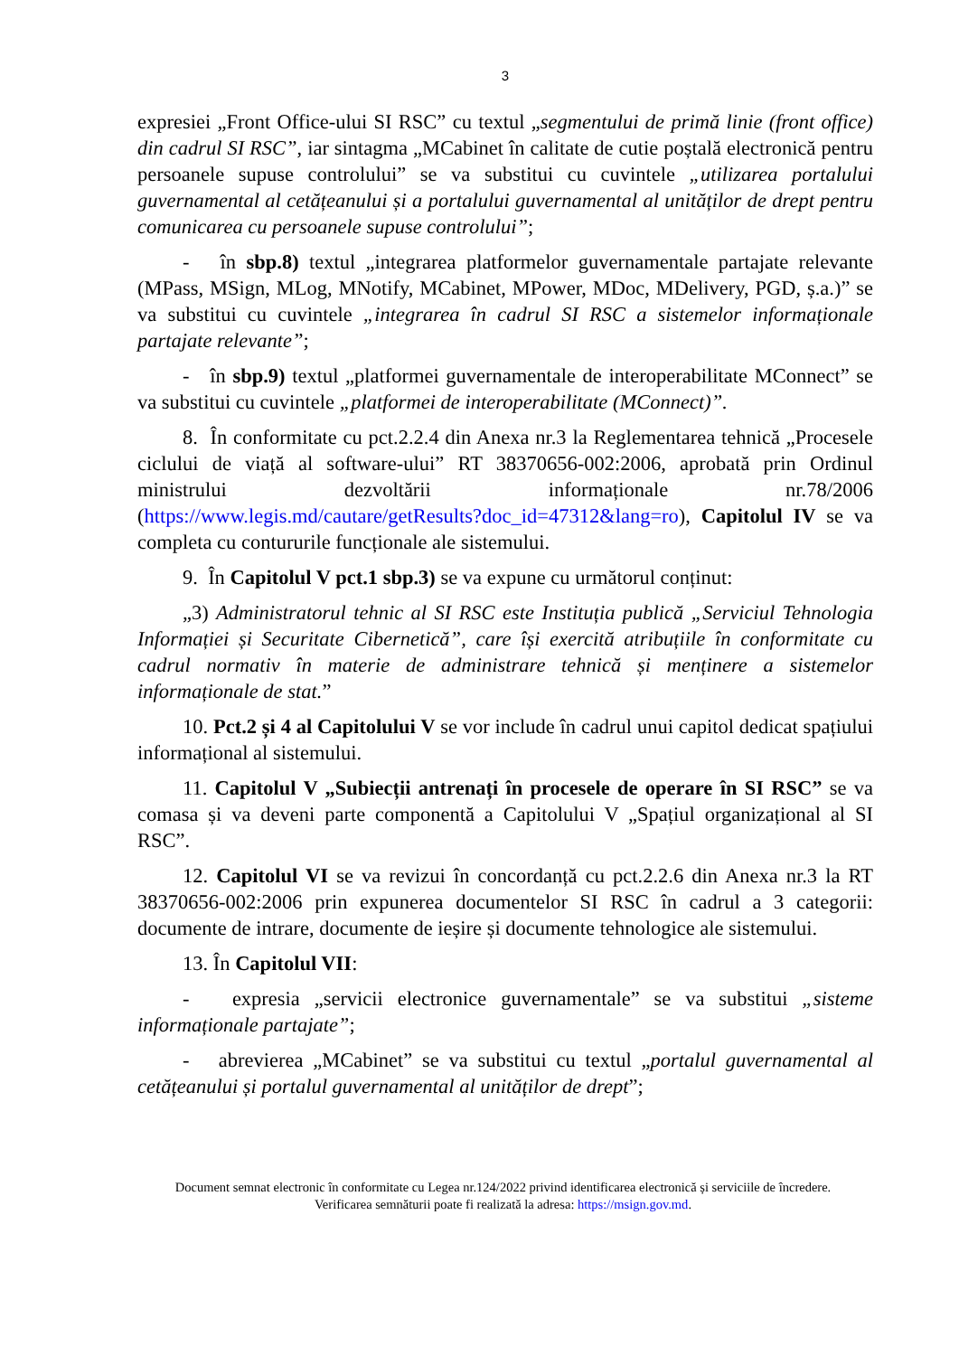3
expresiei „Front Office-ului SI RSC” cu textul „segmentului de primă linie (front office) din cadrul SI RSC”, iar sintagma „MCabinet în calitate de cutie poștală electronică pentru persoanele supuse controlului” se va substitui cu cuvintele „utilizarea portalului guvernamental al cetățeanului și a portalului guvernamental al unităților de drept pentru comunicarea cu persoanele supuse controlului”;
- în sbp.8) textul „integrarea platformelor guvernamentale partajate relevante (MPass, MSign, MLog, MNotify, MCabinet, MPower, MDoc, MDelivery, PGD, ș.a.)” se va substitui cu cuvintele „integrarea în cadrul SI RSC a sistemelor informaționale partajate relevante”;
- în sbp.9) textul „platformei guvernamentale de interoperabilitate MConnect” se va substitui cu cuvintele „platformei de interoperabilitate (MConnect)”.
8. În conformitate cu pct.2.2.4 din Anexa nr.3 la Reglementarea tehnică „Procesele ciclului de viață al software-ului” RT 38370656-002:2006, aprobată prin Ordinul ministrului dezvoltării informaționale nr.78/2006 (https://www.legis.md/cautare/getResults?doc_id=47312&lang=ro), Capitolul IV se va completa cu contururile funcționale ale sistemului.
9. În Capitolul V pct.1 sbp.3) se va expune cu următorul conținut:
„3) Administratorul tehnic al SI RSC este Instituția publică „Serviciul Tehnologia Informației și Securitate Cibernetică”, care își exercită atribuțiile în conformitate cu cadrul normativ în materie de administrare tehnică și menținere a sistemelor informaționale de stat.”
10. Pct.2 și 4 al Capitolului V se vor include în cadrul unui capitol dedicat spațiului informațional al sistemului.
11. Capitolul V „Subiecții antrenați în procesele de operare în SI RSC” se va comasa și va deveni parte componentă a Capitolului V „Spațiul organizațional al SI RSC”.
12. Capitolul VI se va revizui în concordanță cu pct.2.2.6 din Anexa nr.3 la RT 38370656-002:2006 prin expunerea documentelor SI RSC în cadrul a 3 categorii: documente de intrare, documente de ieșire și documente tehnologice ale sistemului.
13. În Capitolul VII:
- expresia „servicii electronice guvernamentale” se va substitui „sisteme informaționale partajate”;
- abrevierea „MCabinet” se va substitui cu textul „portalul guvernamental al cetățeanului și portalul guvernamental al unităților de drept”;
Document semnat electronic în conformitate cu Legea nr.124/2022 privind identificarea electronică și serviciile de încredere.
Verificarea semnăturii poate fi realizată la adresa: https://msign.gov.md.